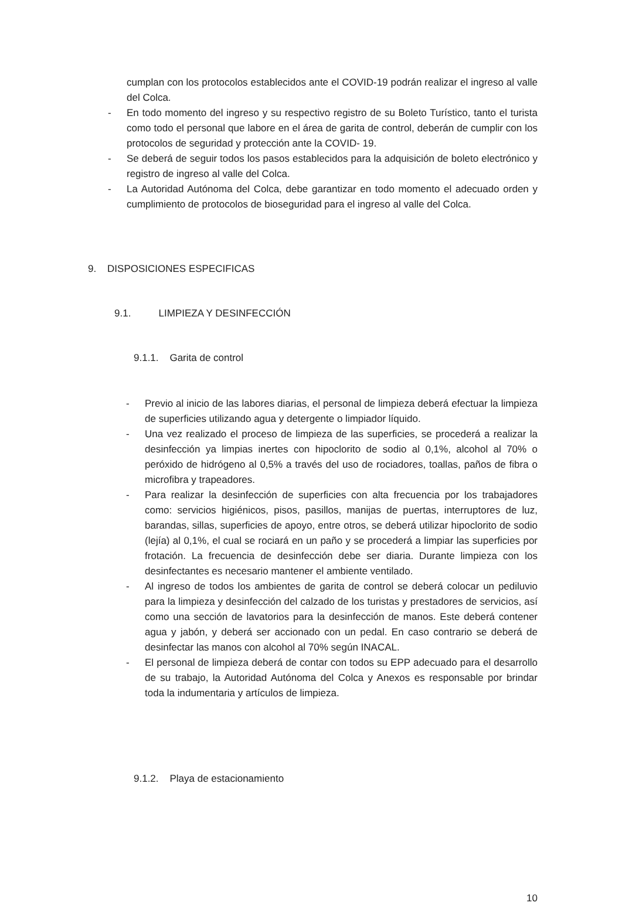cumplan con los protocolos establecidos ante el COVID-19 podrán realizar el ingreso al valle del Colca.
- En todo momento del ingreso y su respectivo registro de su Boleto Turístico, tanto el turista como todo el personal que labore en el área de garita de control, deberán de cumplir con los protocolos de seguridad y protección ante la COVID- 19.
- Se deberá de seguir todos los pasos establecidos para la adquisición de boleto electrónico y registro de ingreso al valle del Colca.
- La Autoridad Autónoma del Colca, debe garantizar en todo momento el adecuado orden y cumplimiento de protocolos de bioseguridad para el ingreso al valle del Colca.
9. DISPOSICIONES ESPECIFICAS
9.1. LIMPIEZA Y DESINFECCIÓN
9.1.1. Garita de control
- Previo al inicio de las labores diarias, el personal de limpieza deberá efectuar la limpieza de superficies utilizando agua y detergente o limpiador líquido.
- Una vez realizado el proceso de limpieza de las superficies, se procederá a realizar la desinfección ya limpias inertes con hipoclorito de sodio al 0,1%, alcohol al 70% o peróxido de hidrógeno al 0,5% a través del uso de rociadores, toallas, paños de fibra o microfibra y trapeadores.
- Para realizar la desinfección de superficies con alta frecuencia por los trabajadores como: servicios higiénicos, pisos, pasillos, manijas de puertas, interruptores de luz, barandas, sillas, superficies de apoyo, entre otros, se deberá utilizar hipoclorito de sodio (lejía) al 0,1%, el cual se rociará en un paño y se procederá a limpiar las superficies por frotación. La frecuencia de desinfección debe ser diaria. Durante limpieza con los desinfectantes es necesario mantener el ambiente ventilado.
- Al ingreso de todos los ambientes de garita de control se deberá colocar un pediluvio para la limpieza y desinfección del calzado de los turistas y prestadores de servicios, así como una sección de lavatorios para la desinfección de manos. Este deberá contener agua y jabón, y deberá ser accionado con un pedal. En caso contrario se deberá de desinfectar las manos con alcohol al 70% según INACAL.
- El personal de limpieza deberá de contar con todos su EPP adecuado para el desarrollo de su trabajo, la Autoridad Autónoma del Colca y Anexos es responsable por brindar toda la indumentaria y artículos de limpieza.
9.1.2. Playa de estacionamiento
10